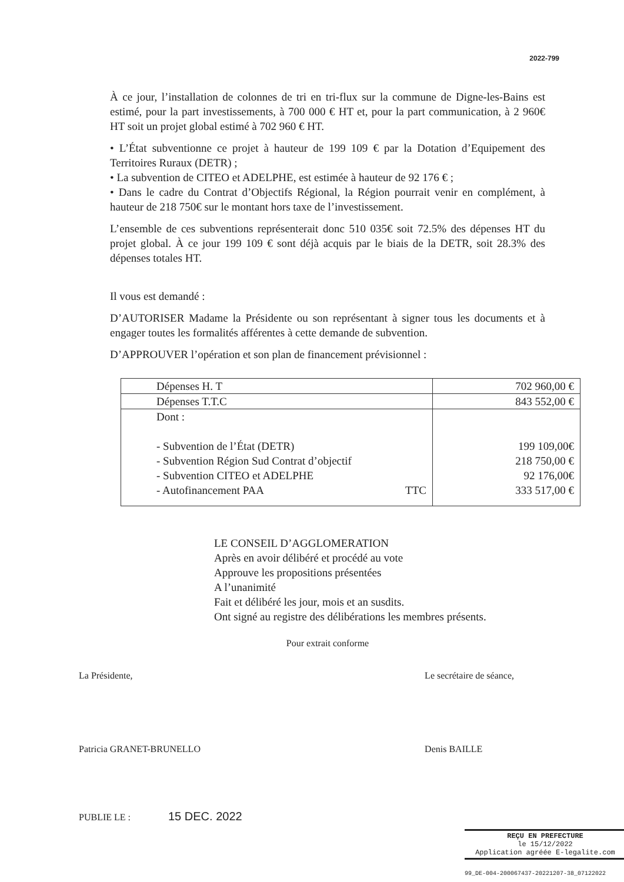2022-799
À ce jour, l’installation de colonnes de tri en tri-flux sur la commune de Digne-les-Bains est estimé, pour la part investissements, à 700 000 € HT et, pour la part communication, à 2 960€ HT soit un projet global estimé à 702 960 € HT.
• L’État subventionne ce projet à hauteur de 199 109 € par la Dotation d’Equipement des Territoires Ruraux (DETR) ;
• La subvention de CITEO et ADELPHE, est estimée à hauteur de 92 176 € ;
• Dans le cadre du Contrat d’Objectifs Régional, la Région pourrait venir en complément, à hauteur de 218 750€ sur le montant hors taxe de l’investissement.
L’ensemble de ces subventions représenterait donc 510 035€ soit 72.5% des dépenses HT du projet global. À ce jour 199 109 € sont déjà acquis par le biais de la DETR, soit 28.3% des dépenses totales HT.
Il vous est demandé :
D’AUTORISER Madame la Présidente ou son représentant à signer tous les documents et à engager toutes les formalités afférentes à cette demande de subvention.
D’APPROUVER l’opération et son plan de financement prévisionnel :
| Dépenses H. T | 702 960,00 € |
| Dépenses T.T.C | 843 552,00 € |
| Dont : - Subvention de l’État (DETR) - Subvention Région Sud Contrat d’objectif - Subvention CITEO et ADELPHE - Autofinancement PAA TTC | 199 109,00€ 218 750,00 € 92 176,00€ 333 517,00 € |
LE CONSEIL D’AGGLOMERATION
Après en avoir délibéré et procédé au vote
Approuve les propositions présentées
A l’unanimité
Fait et délibéré les jour, mois et an susdits.
Ont signé au registre des délibérations les membres présents.
Pour extrait conforme
La Présidente,
Patricia GRANET-BRUNELLO
Le secrétaire de séance,
Denis BAILLE
PUBLIE LE : 15 DEC. 2022
REÇU EN PREFECTURE
le 15/12/2022
Application agréée E-legalite.com
99_DE-004-200067437-20221207-38_07122022